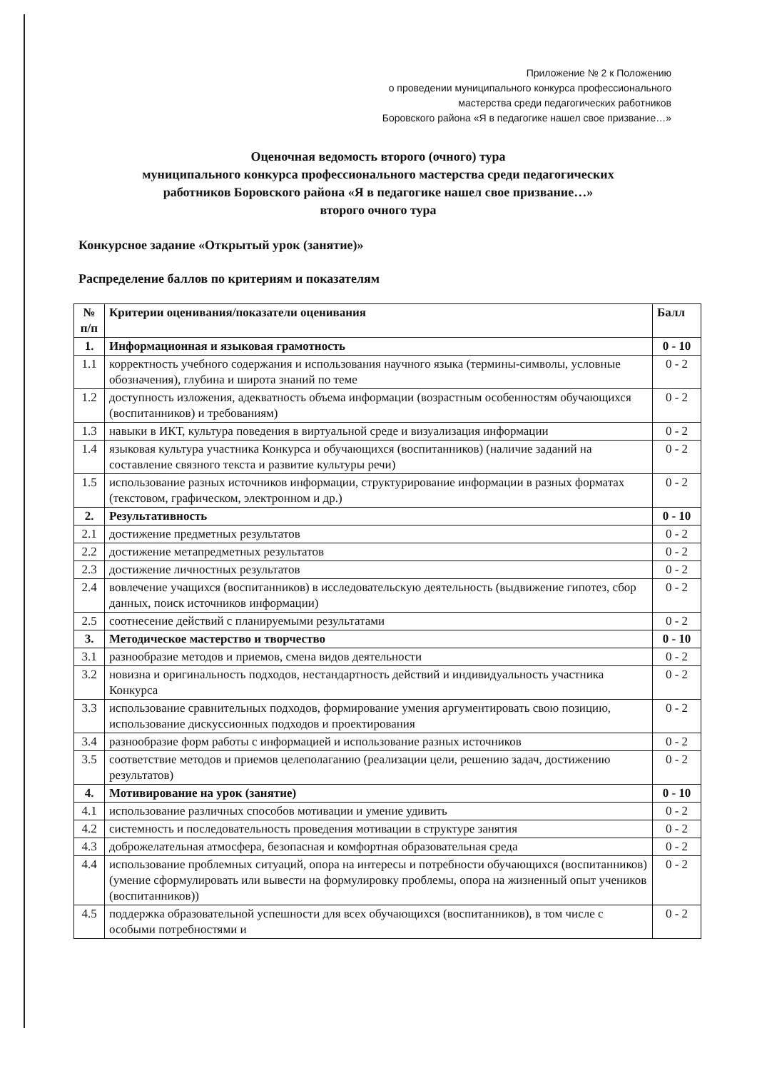Приложение № 2 к Положению
о проведении муниципального конкурса профессионального
мастерства среди педагогических работников
Боровского района «Я в педагогике нашел свое призвание…»
Оценочная ведомость второго (очного) тура
муниципального конкурса профессионального мастерства среди педагогических
работников Боровского района «Я в педагогике нашел свое призвание…»
второго очного тура
Конкурсное задание «Открытый урок (занятие)»
Распределение баллов по критериям и показателям
| № п/п | Критерии оценивания/показатели оценивания | Балл |
| --- | --- | --- |
| 1. | Информационная и языковая грамотность | 0 - 10 |
| 1.1 | корректность учебного содержания и использования научного языка (термины-символы, условные обозначения), глубина и широта знаний по теме | 0 - 2 |
| 1.2 | доступность изложения, адекватность объема информации (возрастным особенностям обучающихся (воспитанников) и требованиям) | 0 - 2 |
| 1.3 | навыки в ИКТ, культура поведения в виртуальной среде и визуализация информации | 0 - 2 |
| 1.4 | языковая культура участника Конкурса и обучающихся (воспитанников) (наличие заданий на составление связного текста и развитие культуры речи) | 0 - 2 |
| 1.5 | использование разных источников информации, структурирование информации в разных форматах (текстовом, графическом, электронном и др.) | 0 - 2 |
| 2. | Результативность | 0 - 10 |
| 2.1 | достижение предметных результатов | 0 - 2 |
| 2.2 | достижение метапредметных результатов | 0 - 2 |
| 2.3 | достижение личностных результатов | 0 - 2 |
| 2.4 | вовлечение учащихся (воспитанников) в исследовательскую деятельность (выдвижение гипотез, сбор данных, поиск источников информации) | 0 - 2 |
| 2.5 | соотнесение действий с планируемыми результатами | 0 - 2 |
| 3. | Методическое мастерство и творчество | 0 - 10 |
| 3.1 | разнообразие методов и приемов, смена видов деятельности | 0 - 2 |
| 3.2 | новизна и оригинальность подходов, нестандартность действий и индивидуальность участника Конкурса | 0 - 2 |
| 3.3 | использование сравнительных подходов, формирование умения аргументировать свою позицию, использование дискуссионных подходов и проектирования | 0 - 2 |
| 3.4 | разнообразие форм работы с информацией и использование разных источников | 0 - 2 |
| 3.5 | соответствие методов и приемов целеполаганию (реализации цели, решению задач, достижению результатов) | 0 - 2 |
| 4. | Мотивирование на урок (занятие) | 0 - 10 |
| 4.1 | использование различных способов мотивации и умение удивить | 0 - 2 |
| 4.2 | системность и последовательность проведения мотивации в структуре занятия | 0 - 2 |
| 4.3 | доброжелательная атмосфера, безопасная и комфортная образовательная среда | 0 - 2 |
| 4.4 | использование проблемных ситуаций, опора на интересы и потребности обучающихся (воспитанников) (умение сформулировать или вывести на формулировку проблемы, опора на жизненный опыт учеников (воспитанников)) | 0 - 2 |
| 4.5 | поддержка образовательной успешности для всех обучающихся (воспитанников), в том числе с особыми потребностями и | 0 - 2 |